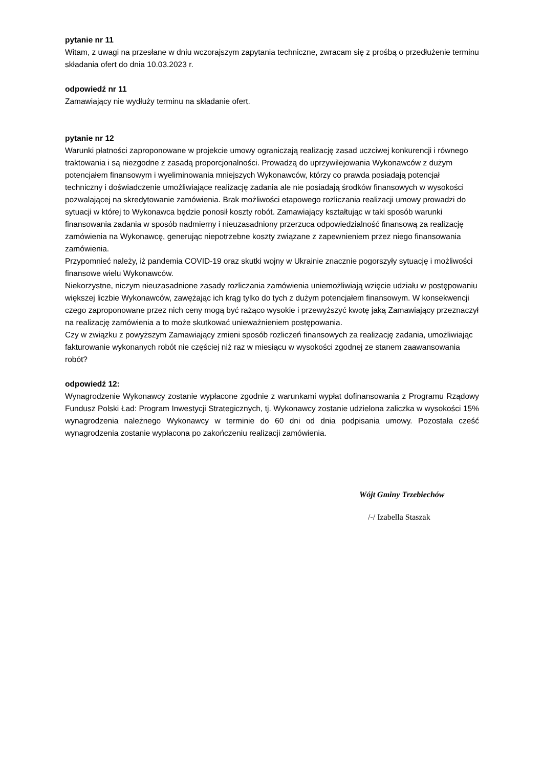pytanie nr 11
Witam, z uwagi na przesłane w dniu wczorajszym zapytania techniczne, zwracam się z prośbą o przedłużenie terminu składania ofert do dnia 10.03.2023 r.
odpowiedź nr 11
Zamawiający nie wydłuży terminu na składanie ofert.
pytanie nr 12
Warunki płatności zaproponowane w projekcie umowy ograniczają realizację zasad uczciwej konkurencji i równego traktowania i są niezgodne z zasadą proporcjonalności. Prowadzą do uprzywilejowania Wykonawców z dużym potencjałem finansowym i wyeliminowania mniejszych Wykonawców, którzy co prawda posiadają potencjał techniczny i doświadczenie umożliwiające realizację zadania ale nie posiadają środków finansowych w wysokości pozwalającej na skredytowanie zamówienia. Brak możliwości etapowego rozliczania realizacji umowy prowadzi do sytuacji w której to Wykonawca będzie ponosił koszty robót. Zamawiający kształtując w taki sposób warunki finansowania zadania w sposób nadmierny i nieuzasadniony przerzuca odpowiedzialność finansową za realizację zamówienia na Wykonawcę, generując niepotrzebne koszty związane z zapewnieniem przez niego finansowania zamówienia.
Przypomnieć należy, iż pandemia COVID-19 oraz skutki wojny w Ukrainie znacznie pogorszyły sytuację i możliwości finansowe wielu Wykonawców.
Niekorzystne, niczym nieuzasadnione zasady rozliczania zamówienia uniemożliwiają wzięcie udziału w postępowaniu większej liczbie Wykonawców, zawężając ich krąg tylko do tych z dużym potencjałem finansowym. W konsekwencji czego zaproponowane przez nich ceny mogą być rażąco wysokie i przewyższyć kwotę jaką Zamawiający przeznaczył na realizację zamówienia a to może skutkować unieważnieniem postępowania.
Czy w związku z powyższym Zamawiający zmieni sposób rozliczeń finansowych za realizację zadania, umożliwiając fakturowanie wykonanych robót nie częściej niż raz w miesiącu w wysokości zgodnej ze stanem zaawansowania robót?
odpowiedź 12:
Wynagrodzenie Wykonawcy zostanie wypłacone zgodnie z warunkami wypłat dofinansowania z Programu Rządowy Fundusz Polski Ład: Program Inwestycji Strategicznych, tj. Wykonawcy zostanie udzielona zaliczka w wysokości 15% wynagrodzenia należnego Wykonawcy w terminie do 60 dni od dnia podpisania umowy. Pozostała cześć wynagrodzenia zostanie wypłacona po zakończeniu realizacji zamówienia.
Wójt Gminy Trzebiechów
/-/ Izabella Staszak